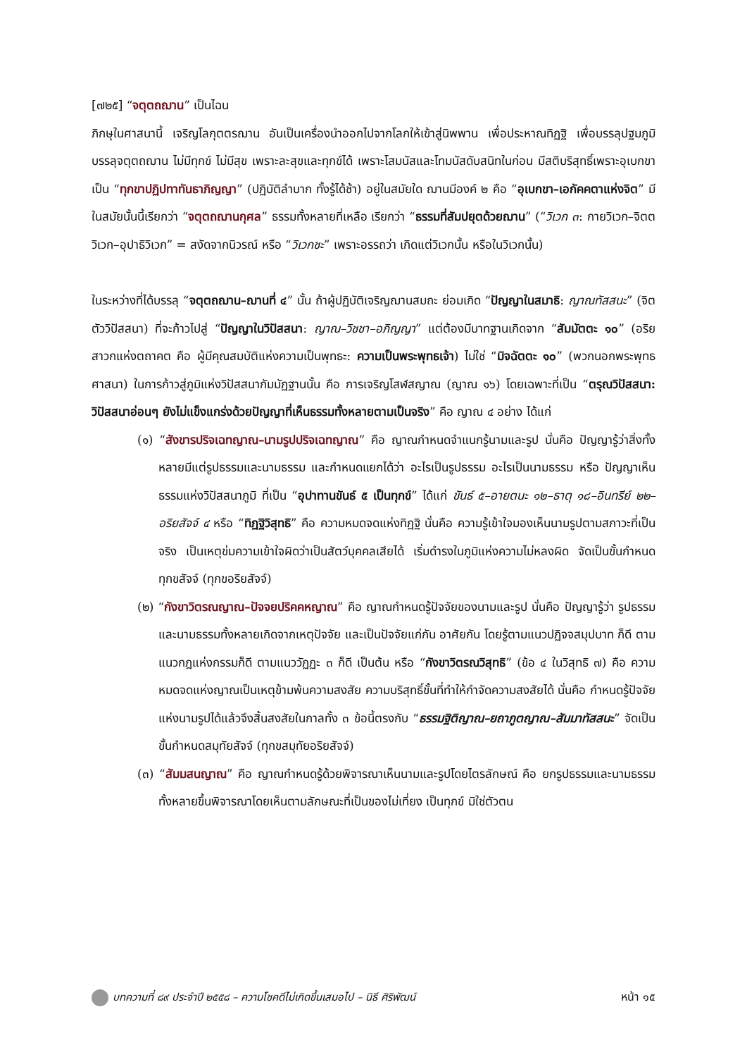[๗๒๕] “จตุตถฌาน” เป็นไฉน
ภิกษุในศาสนานี้ เจริญโลกุตตรฌาน อันเป็นเครื่องนำออกไปจากโลกให้เข้าสู่นิพพาน เพื่อประหาณทิฏฐิ เพื่อบรรลุปฐมภูมิ บรรลุจตุตถฌาน ไม่มีทุกข์ ไม่มีสุข เพราะละสุขและทุกข์ได้ เพราะโสมนัสและโทมนัสดับสนิทในก่อน มีสติบริสุทธิ์เพราะอุเบกขา เป็น “ทุกขาปฏิปทาทันธาภิญญา” (ปฏิบัติลำบาก ทั้งรู้ได้ช้า) อยู่ในสมัยใด ฌานมีองค์ ๒ คือ “อุเบกขา–เอกัคคตาแห่งจิต” มีในสมัยนั้นนี้เรียกว่า “จตุตถฌานกุศล” ธรรมทั้งหลายที่เหลือ เรียกว่า “ธรรมที่สัมปยุตด้วยฌาน” (“วิเวก ๓: กายวิเวก–จิตตวิเวก–อุปาธิวิเวก” = สงัดจากนิวรณ์ หรือ “วิเวกชะ” เพราะอรรถว่า เกิดแต่วิเวกนั้น หรือในวิเวกนั้น)
ในระหว่างที่ได้บรรลุ “จตุตถฌาน–ฌานที่ ๔” นั้น ถ้าผู้ปฏิบัติเจริญฌานสมถะ ย่อมเกิด “ปัญญาในสมาธิ: ญาณทัสสนะ” (จิตตัววิปัสสนา) ที่จะก้าวไปสู่ “ปัญญาในวิปัสสนา: ญาณ–วิชชา–อภิญญา” แต่ต้องมีบาทฐานเกิดจาก “สัมมัตตะ ๑๐” (อริยสาวกแห่งตถาคต คือ ผู้มีคุณสมบัติแห่งความเป็นพุทธะ: ความเป็นพระพุทธเจ้า) ไม่ใช่ “มิจฉัตตะ ๑๐” (พวกนอกพระพุทธศาสนา) ในการก้าวสู่ภูมิแห่งวิปัสสนากัมมัฏฐานนั้น คือ การเจริญโสฬสญาณ (ญาณ ๑๖) โดยเฉพาะที่เป็น “ตรุณวิปัสสนา: วิปัสสนาอ่อนๆ ยังไม่แข็งแกร่งด้วยปัญญาที่เห็นธรรมทั้งหลายตามเป็นจริง” คือ ญาณ ๔ อย่าง ได้แก่
(๑) “สังขารปริจเฉทญาณ–นามรูปปริจเฉทญาณ” คือ ญาณกำหนดจำแนกรู้นามและรูป นั่นคือ ปัญญารู้ว่าสิ่งทั้งหลายมีแต่รูปธรรมและนามธรรม และกำหนดแยกได้ว่า อะไรเป็นรูปธรรม อะไรเป็นนามธรรม หรือ ปัญญาเห็นธรรมแห่งวิปัสสนาภูมิ ที่เป็น “อุปาทานขันธ์ ๕ เป็นทุกข์” ได้แก่ ขันธ์ ๕–อายตนะ ๑๒–ธาตุ ๑๘–อินทรีย์ ๒๒–อริยสัจจ์ ๔ หรือ “ทิฏฐิวิสุทธิ” คือ ความหมดจดแห่งทิฏฐิ นั่นคือ ความรู้เข้าใจมองเห็นนามรูปตามสภาวะที่เป็นจริง เป็นเหตุข่มความเข้าใจผิดว่าเป็นสัตว์บุคคลเสียได้ เริ่มดำรงในภูมิแห่งความไม่หลงผิด จัดเป็นขั้นกำหนดทุกขสัจจ์ (ทุกขอริยสัจจ์)
(๒) “กังขาวิตรณญาณ–ปัจจยปริคคหญาณ” คือ ญาณกำหนดรู้ปัจจัยของนามและรูป นั่นคือ ปัญญารู้ว่า รูปธรรมและนามธรรมทั้งหลายเกิดจากเหตุปัจจัย และเป็นปัจจัยแก่กัน อาศัยกัน โดยรู้ตามแนวปฏิจจสมุปบาท ก็ดี ตามแนวกฎแห่งกรรมก็ดี ตามแนววัฏฏะ ๓ ก็ดี เป็นต้น หรือ “กังขาวิตรณวิสุทธิ” (ข้อ ๔ ในวิสุทธิ ๗) คือ ความหมดจดแห่งญาณเป็นเหตุข้ามพ้นความสงสัย ความบริสุทธิ์ขั้นที่ทำให้กำจัดความสงสัยได้ นั่นคือ กำหนดรู้ปัจจัยแห่งนามรูปได้แล้วจึงสิ้นสงสัยในกาลทั้ง ๓ ข้อนี้ตรงกับ “ธรรมฐิติญาณ–ยถาภูตญาณ–สัมมาทัสสนะ” จัดเป็นขั้นกำหนดสมุทัยสัจจ์ (ทุกขสมุทัยอริยสัจจ์)
(๓) “สัมมสนญาณ” คือ ญาณกำหนดรู้ด้วยพิจารณาเห็นนามและรูปโดยไตรลักษณ์ คือ ยกรูปธรรมและนามธรรมทั้งหลายขึ้นพิจารณาโดยเห็นตามลักษณะที่เป็นของไม่เที่ยง เป็นทุกข์ มิใช่ตัวตน
บทความที่ ๘๙ ประจำปี ๒๕๕๘ – ความโชคดีไม่เกิดขึ้นเสมอไป – นิธี ศิริพัฒน์ หน้า ๑๕